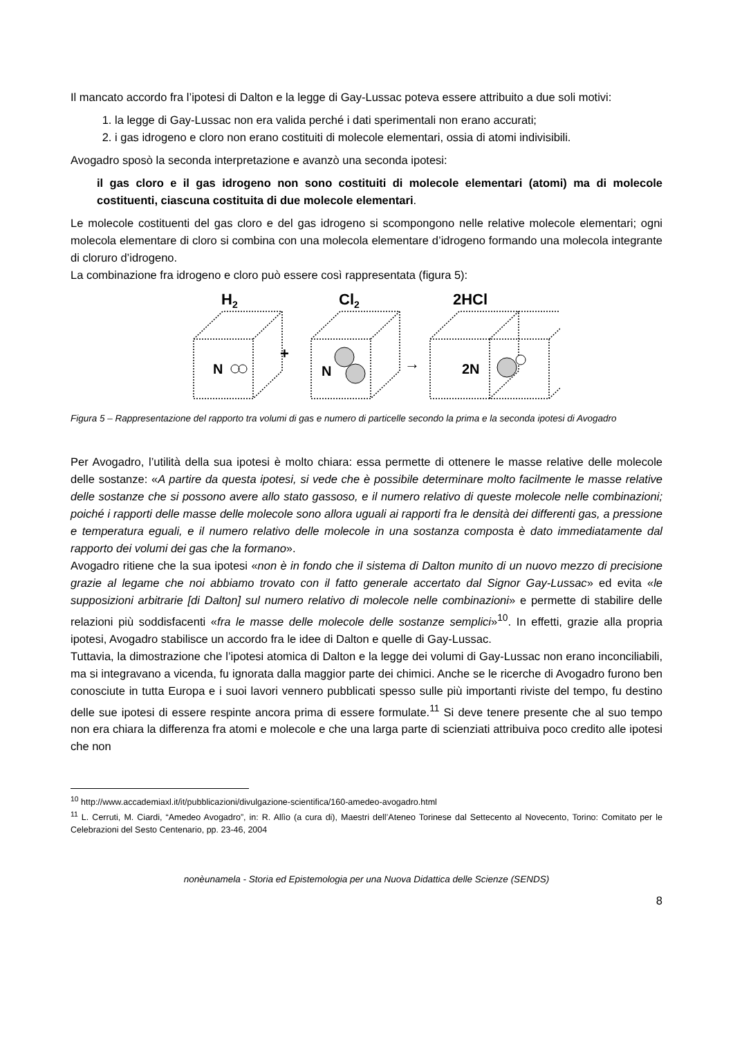Il mancato accordo fra l’ipotesi di Dalton e la legge di Gay-Lussac poteva essere attribuito a due soli motivi:
1. la legge di Gay-Lussac non era valida perché i dati sperimentali non erano accurati;
2. i gas idrogeno e cloro non erano costituiti di molecole elementari, ossia di atomi indivisibili.
Avogadro sposò la seconda interpretazione e avanzò una seconda ipotesi:
il gas cloro e il gas idrogeno non sono costituiti di molecole elementari (atomi) ma di molecole costituenti, ciascuna costituita di due molecole elementari.
Le molecole costituenti del gas cloro e del gas idrogeno si scompongono nelle relative molecole elementari; ogni molecola elementare di cloro si combina con una molecola elementare d’idrogeno formando una molecola integrante di cloruro d’idrogeno.
La combinazione fra idrogeno e cloro può essere così rappresentata (figura 5):
H2
Cl2
2HCl
N
+
N
→
2N
Figura 5 – Rappresentazione del rapporto tra volumi di gas e numero di particelle secondo la prima e la seconda ipotesi di Avogadro
Per Avogadro, l’utilità della sua ipotesi è molto chiara: essa permette di ottenere le masse relative delle molecole delle sostanze: «A partire da questa ipotesi, si vede che è possibile determinare molto facilmente le masse relative delle sostanze che si possono avere allo stato gassoso, e il numero relativo di queste molecole nelle combinazioni; poiché i rapporti delle masse delle molecole sono allora uguali ai rapporti fra le densità dei differenti gas, a pressione e temperatura eguali, e il numero relativo delle molecole in una sostanza composta è dato immediatamente dal rapporto dei volumi dei gas che la formano».
Avogadro ritiene che la sua ipotesi «non è in fondo che il sistema di Dalton munito di un nuovo mezzo di precisione grazie al legame che noi abbiamo trovato con il fatto generale accertato dal Signor Gay-Lussac» ed evita «le supposizioni arbitrarie [di Dalton] sul numero relativo di molecole nelle combinazioni» e permette di stabilire delle relazioni più soddisfacenti «fra le masse delle molecole delle sostanze semplici»<sup>10</sup>. In effetti, grazie alla propria ipotesi, Avogadro stabilisce un accordo fra le idee di Dalton e quelle di Gay-Lussac.
Tuttavia, la dimostrazione che l’ipotesi atomica di Dalton e la legge dei volumi di Gay-Lussac non erano inconciliabili, ma si integravano a vicenda, fu ignorata dalla maggior parte dei chimici. Anche se le ricerche di Avogadro furono ben conosciute in tutta Europa e i suoi lavori vennero pubblicati spesso sulle più importanti riviste del tempo, fu destino delle sue ipotesi di essere respinte ancora prima di essere formulate.<sup>11</sup> Si deve tenere presente che al suo tempo non era chiara la differenza fra atomi e molecole e che una larga parte di scienziati attribuiva poco credito alle ipotesi che non
<sup>10</sup> http://www.accademiaxl.it/it/pubblicazioni/divulgazione-scientifica/160-amedeo-avogadro.html
<sup>11</sup> L. Cerruti, M. Ciardi, “Amedeo Avogadro”, in: R. Allìo (a cura di), Maestri dell’Ateneo Torinese dal Settecento al Novecento, Torino: Comitato per le Celebrazioni del Sesto Centenario, pp. 23-46, 2004
nonèunamela - Storia ed Epistemologia per una Nuova Didattica delle Scienze (SENDS)
8